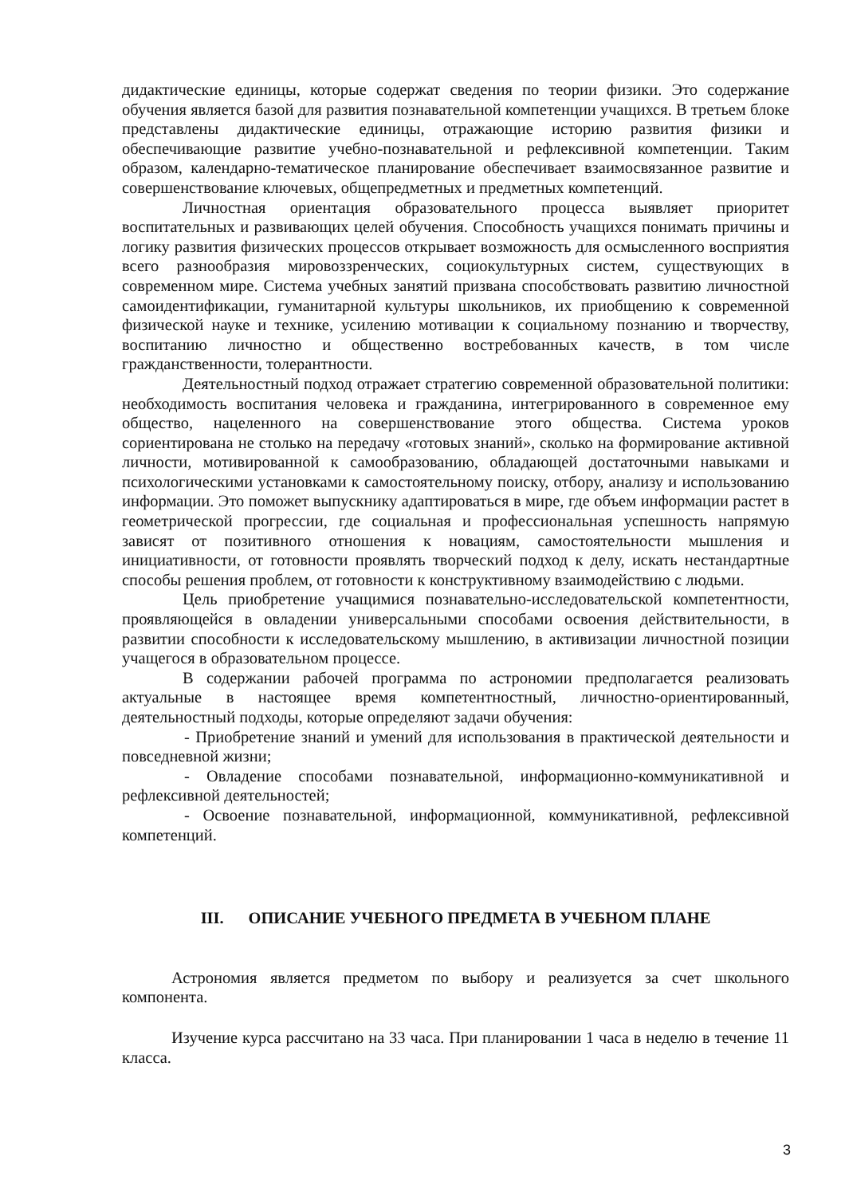дидактические единицы, которые содержат сведения по теории физики. Это содержание обучения является базой для развития познавательной компетенции учащихся. В третьем блоке представлены дидактические единицы, отражающие историю развития физики и обеспечивающие развитие учебно-познавательной и рефлексивной компетенции. Таким образом, календарно-тематическое планирование обеспечивает взаимосвязанное развитие и совершенствование ключевых, общепредметных и предметных компетенций.
Личностная ориентация образовательного процесса выявляет приоритет воспитательных и развивающих целей обучения. Способность учащихся понимать причины и логику развития физических процессов открывает возможность для осмысленного восприятия всего разнообразия мировоззренческих, социокультурных систем, существующих в современном мире. Система учебных занятий призвана способствовать развитию личностной самоидентификации, гуманитарной культуры школьников, их приобщению к современной физической науке и технике, усилению мотивации к социальному познанию и творчеству, воспитанию личностно и общественно востребованных качеств, в том числе гражданственности, толерантности.
Деятельностный подход отражает стратегию современной образовательной политики: необходимость воспитания человека и гражданина, интегрированного в современное ему общество, нацеленного на совершенствование этого общества. Система уроков сориентирована не столько на передачу «готовых знаний», сколько на формирование активной личности, мотивированной к самообразованию, обладающей достаточными навыками и психологическими установками к самостоятельному поиску, отбору, анализу и использованию информации. Это поможет выпускнику адаптироваться в мире, где объем информации растет в геометрической прогрессии, где социальная и профессиональная успешность напрямую зависят от позитивного отношения к новациям, самостоятельности мышления и инициативности, от готовности проявлять творческий подход к делу, искать нестандартные способы решения проблем, от готовности к конструктивному взаимодействию с людьми.
Цель приобретение учащимися познавательно-исследовательской компетентности, проявляющейся в овладении универсальными способами освоения действительности, в развитии способности к исследовательскому мышлению, в активизации личностной позиции учащегося в образовательном процессе.
В содержании рабочей программа по астрономии предполагается реализовать актуальные в настоящее время компетентностный, личностно-ориентированный, деятельностный подходы, которые определяют задачи обучения:
- Приобретение знаний и умений для использования в практической деятельности и повседневной жизни;
- Овладение способами познавательной, информационно-коммуникативной и рефлексивной деятельностей;
- Освоение познавательной, информационной, коммуникативной, рефлексивной компетенций.
III. ОПИСАНИЕ УЧЕБНОГО ПРЕДМЕТА В УЧЕБНОМ ПЛАНЕ
Астрономия является предметом по выбору и реализуется за счет школьного компонента.
Изучение курса рассчитано на 33 часа. При планировании 1 часа в неделю в течение 11 класса.
3